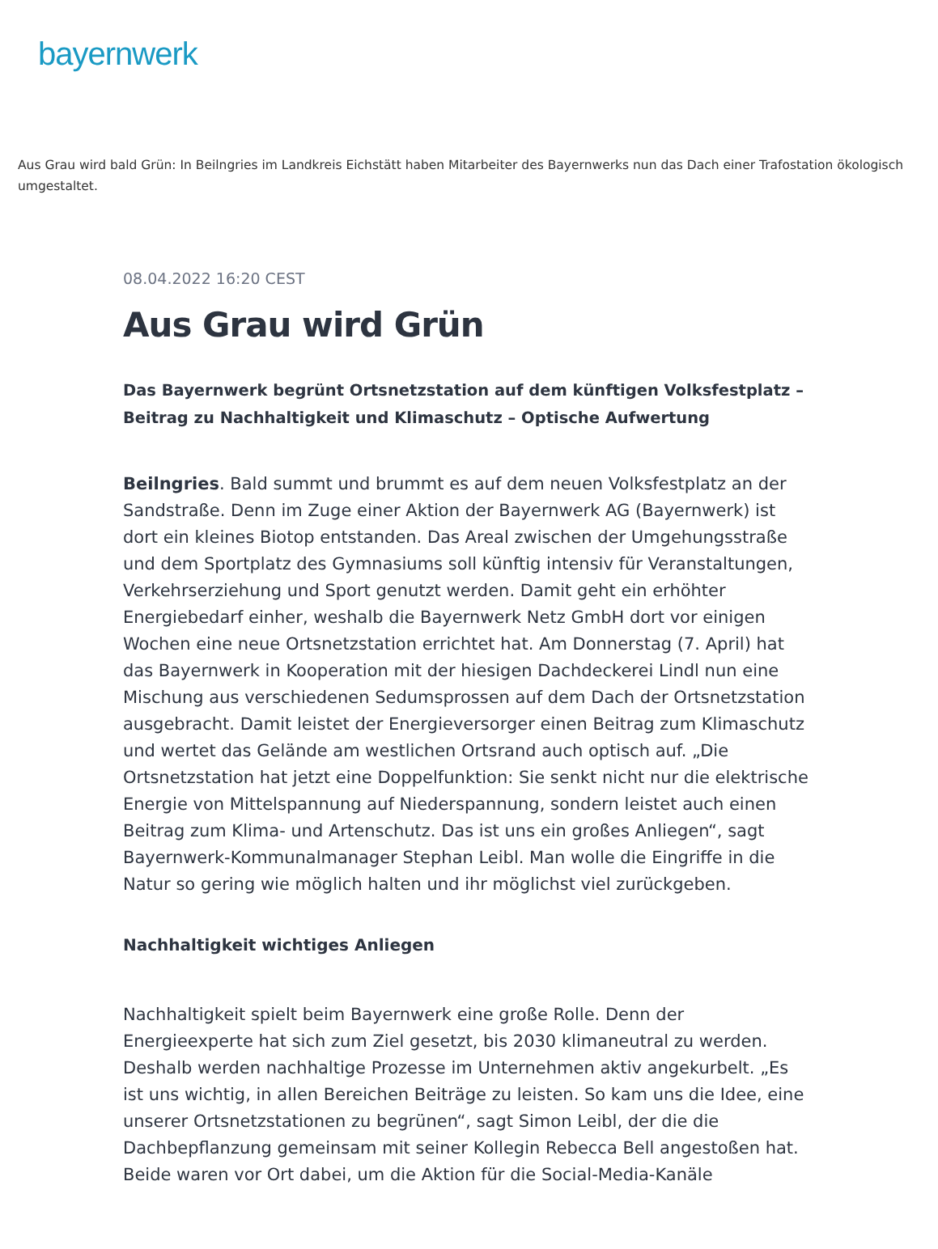bayernwerk
Aus Grau wird bald Grün: In Beilngries im Landkreis Eichstätt haben Mitarbeiter des Bayernwerks nun das Dach einer Trafostation ökologisch umgestaltet.
08.04.2022 16:20 CEST
Aus Grau wird Grün
Das Bayernwerk begrünt Ortsnetzstation auf dem künftigen Volksfestplatz – Beitrag zu Nachhaltigkeit und Klimaschutz – Optische Aufwertung
Beilngries. Bald summt und brummt es auf dem neuen Volksfestplatz an der Sandstraße. Denn im Zuge einer Aktion der Bayernwerk AG (Bayernwerk) ist dort ein kleines Biotop entstanden. Das Areal zwischen der Umgehungsstraße und dem Sportplatz des Gymnasiums soll künftig intensiv für Veranstaltungen, Verkehrserziehung und Sport genutzt werden. Damit geht ein erhöhter Energiebedarf einher, weshalb die Bayernwerk Netz GmbH dort vor einigen Wochen eine neue Ortsnetzstation errichtet hat. Am Donnerstag (7. April) hat das Bayernwerk in Kooperation mit der hiesigen Dachdeckerei Lindl nun eine Mischung aus verschiedenen Sedumsprossen auf dem Dach der Ortsnetzstation ausgebracht. Damit leistet der Energieversorger einen Beitrag zum Klimaschutz und wertet das Gelände am westlichen Ortsrand auch optisch auf. „Die Ortsnetzstation hat jetzt eine Doppelfunktion: Sie senkt nicht nur die elektrische Energie von Mittelspannung auf Niederspannung, sondern leistet auch einen Beitrag zum Klima- und Artenschutz. Das ist uns ein großes Anliegen“, sagt Bayernwerk-Kommunalmanager Stephan Leibl. Man wolle die Eingriffe in die Natur so gering wie möglich halten und ihr möglichst viel zurückgeben.
Nachhaltigkeit wichtiges Anliegen
Nachhaltigkeit spielt beim Bayernwerk eine große Rolle. Denn der Energieexperte hat sich zum Ziel gesetzt, bis 2030 klimaneutral zu werden. Deshalb werden nachhaltige Prozesse im Unternehmen aktiv angekurbelt. „Es ist uns wichtig, in allen Bereichen Beiträge zu leisten. So kam uns die Idee, eine unserer Ortsnetzstationen zu begrünen“, sagt Simon Leibl, der die die Dachbepflanzung gemeinsam mit seiner Kollegin Rebecca Bell angestoßen hat. Beide waren vor Ort dabei, um die Aktion für die Social-Media-Kanäle